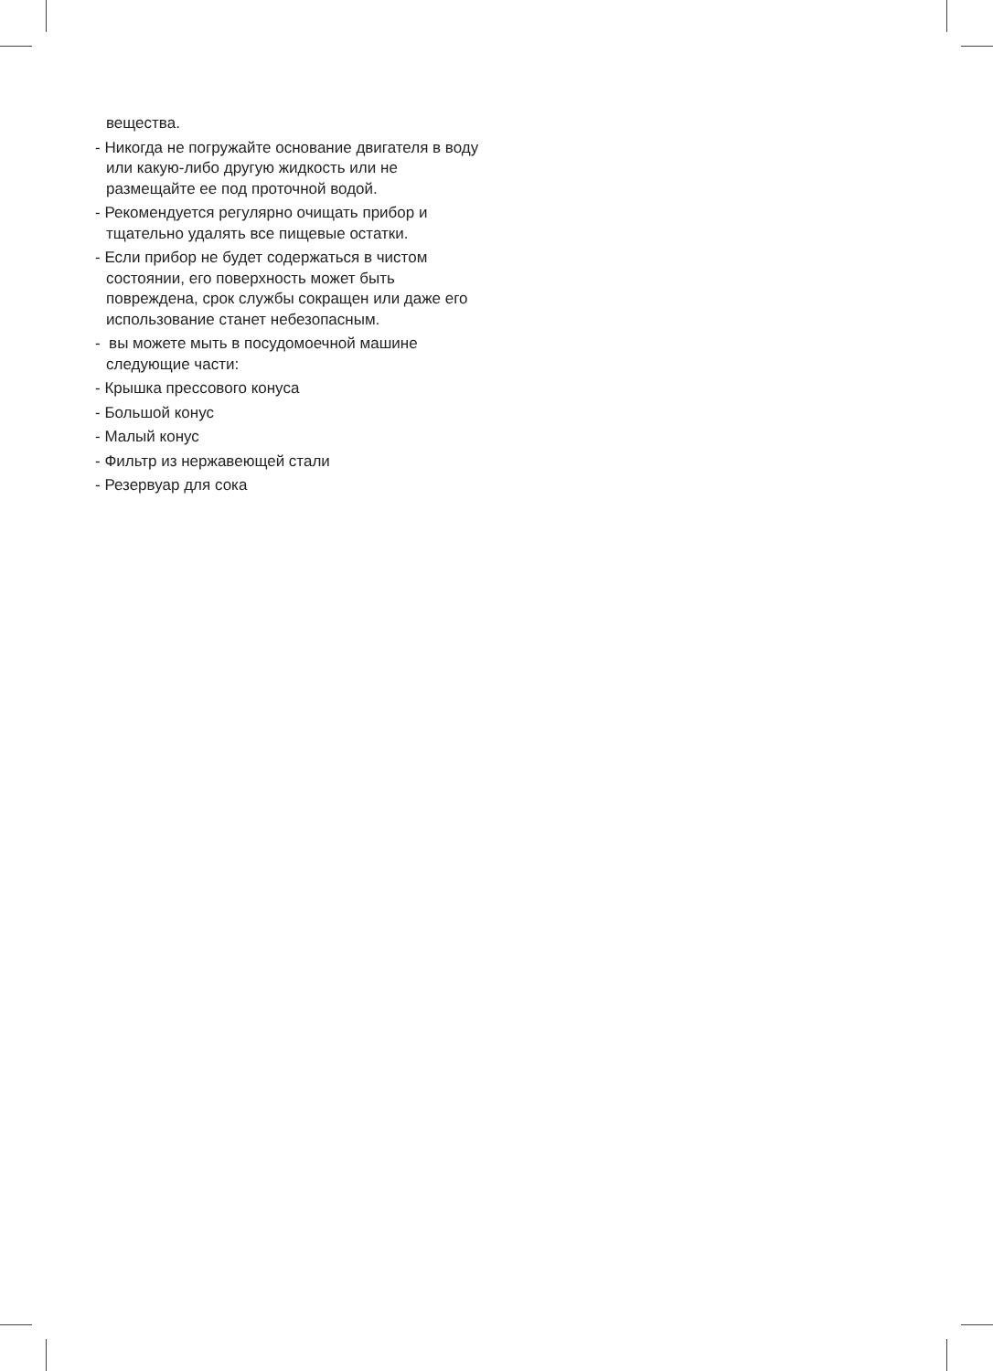вещества.
- Никогда не погружайте основание двигателя в воду или какую-либо другую жидкость или не размещайте ее под проточной водой.
- Рекомендуется регулярно очищать прибор и тщательно удалять все пищевые остатки.
- Если прибор не будет содержаться в чистом состоянии, его поверхность может быть повреждена, срок службы сокращен или даже его использование станет небезопасным.
- вы можете мыть в посудомоечной машине следующие части:
- Крышка прессового конуса
- Большой конус
- Малый конус
- Фильтр из нержавеющей стали
- Резервуар для сока